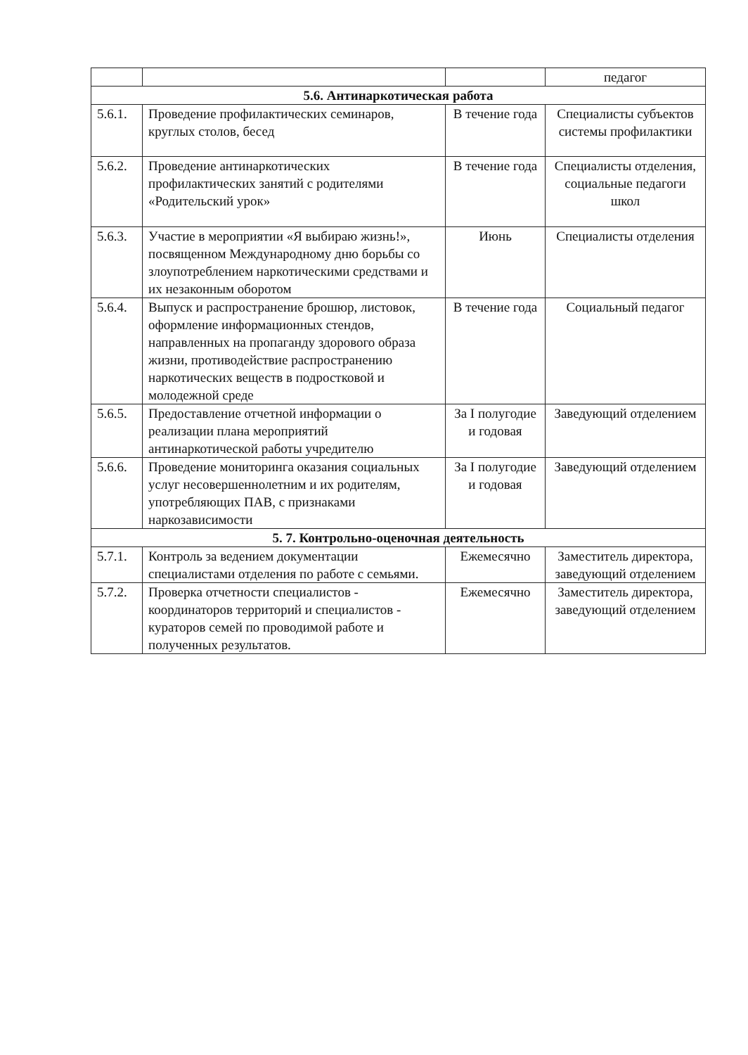| | | | педагог |
| 5.6. Антинаркотическая работа | | | |
| 5.6.1. | Проведение профилактических семинаров, круглых столов, бесед | В течение года | Специалисты субъектов системы профилактики |
| 5.6.2. | Проведение антинаркотических профилактических занятий с родителями «Родительский урок» | В течение года | Специалисты отделения, социальные педагоги школ |
| 5.6.3. | Участие в мероприятии «Я выбираю жизнь!», посвященном Международному дню борьбы со злоупотреблением наркотическими средствами и их незаконным оборотом | Июнь | Специалисты отделения |
| 5.6.4. | Выпуск и распространение брошюр, листовок, оформление информационных стендов, направленных на пропаганду здорового образа жизни, противодействие распространению наркотических веществ в подростковой и молодежной среде | В течение года | Социальный педагог |
| 5.6.5. | Предоставление отчетной информации о реализации плана мероприятий антинаркотической работы учредителю | За I полугодие и годовая | Заведующий отделением |
| 5.6.6. | Проведение мониторинга оказания социальных услуг несовершеннолетним и их родителям, употребляющих ПАВ, с признаками наркозависимости | За I полугодие и годовая | Заведующий отделением |
| 5. 7. Контрольно-оценочная деятельность | | | |
| 5.7.1. | Контроль за ведением документации специалистами отделения по работе с семьями. | Ежемесячно | Заместитель директора, заведующий отделением |
| 5.7.2. | Проверка отчетности специалистов - координаторов территорий и специалистов - кураторов семей по проводимой работе и полученных результатов. | Ежемесячно | Заместитель директора, заведующий отделением |